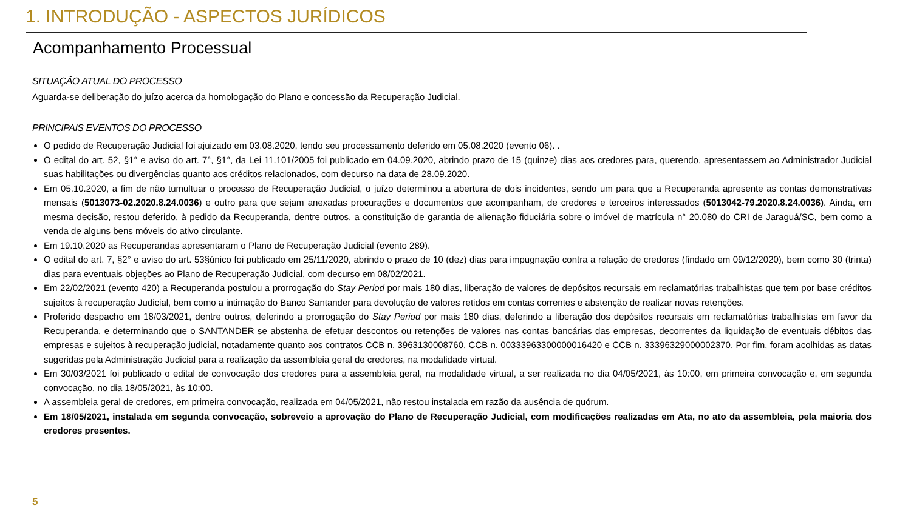1. INTRODUÇÃO - ASPECTOS JURÍDICOS
Acompanhamento Processual
SITUAÇÃO ATUAL DO PROCESSO
Aguarda-se deliberação do juízo acerca da homologação do Plano e concessão da Recuperação Judicial.
PRINCIPAIS EVENTOS DO PROCESSO
O pedido de Recuperação Judicial foi ajuizado em 03.08.2020, tendo seu processamento deferido em 05.08.2020 (evento 06). .
O edital do art. 52, §1° e aviso do art. 7°, §1°, da Lei 11.101/2005 foi publicado em 04.09.2020, abrindo prazo de 15 (quinze) dias aos credores para, querendo, apresentassem ao Administrador Judicial suas habilitações ou divergências quanto aos créditos relacionados, com decurso na data de 28.09.2020.
Em 05.10.2020, a fim de não tumultuar o processo de Recuperação Judicial, o juízo determinou a abertura de dois incidentes, sendo um para que a Recuperanda apresente as contas demonstrativas mensais (5013073-02.2020.8.24.0036) e outro para que sejam anexadas procurações e documentos que acompanham, de credores e terceiros interessados (5013042-79.2020.8.24.0036). Ainda, em mesma decisão, restou deferido, à pedido da Recuperanda, dentre outros, a constituição de garantia de alienação fiduciária sobre o imóvel de matrícula n° 20.080 do CRI de Jaraguá/SC, bem como a venda de alguns bens móveis do ativo circulante.
Em 19.10.2020 as Recuperandas apresentaram o Plano de Recuperação Judicial (evento 289).
O edital do art. 7, §2° e aviso do art. 53§único foi publicado em 25/11/2020, abrindo o prazo de 10 (dez) dias para impugnação contra a relação de credores (findado em 09/12/2020), bem como 30 (trinta) dias para eventuais objeções ao Plano de Recuperação Judicial, com decurso em 08/02/2021.
Em 22/02/2021 (evento 420) a Recuperanda postulou a prorrogação do Stay Period por mais 180 dias, liberação de valores de depósitos recursais em reclamatórias trabalhistas que tem por base créditos sujeitos à recuperação Judicial, bem como a intimação do Banco Santander para devolução de valores retidos em contas correntes e abstenção de realizar novas retenções.
Proferido despacho em 18/03/2021, dentre outros, deferindo a prorrogação do Stay Period por mais 180 dias, deferindo a liberação dos depósitos recursais em reclamatórias trabalhistas em favor da Recuperanda, e determinando que o SANTANDER se abstenha de efetuar descontos ou retenções de valores nas contas bancárias das empresas, decorrentes da liquidação de eventuais débitos das empresas e sujeitos à recuperação judicial, notadamente quanto aos contratos CCB n. 3963130008760, CCB n. 00333963300000016420 e CCB n. 33396329000002370. Por fim, foram acolhidas as datas sugeridas pela Administração Judicial para a realização da assembleia geral de credores, na modalidade virtual.
Em 30/03/2021 foi publicado o edital de convocação dos credores para a assembleia geral, na modalidade virtual, a ser realizada no dia 04/05/2021, às 10:00, em primeira convocação e, em segunda convocação, no dia 18/05/2021, às 10:00.
A assembleia geral de credores, em primeira convocação, realizada em 04/05/2021, não restou instalada em razão da ausência de quórum.
Em 18/05/2021, instalada em segunda convocação, sobreveio a aprovação do Plano de Recuperação Judicial, com modificações realizadas em Ata, no ato da assembleia, pela maioria dos credores presentes.
5